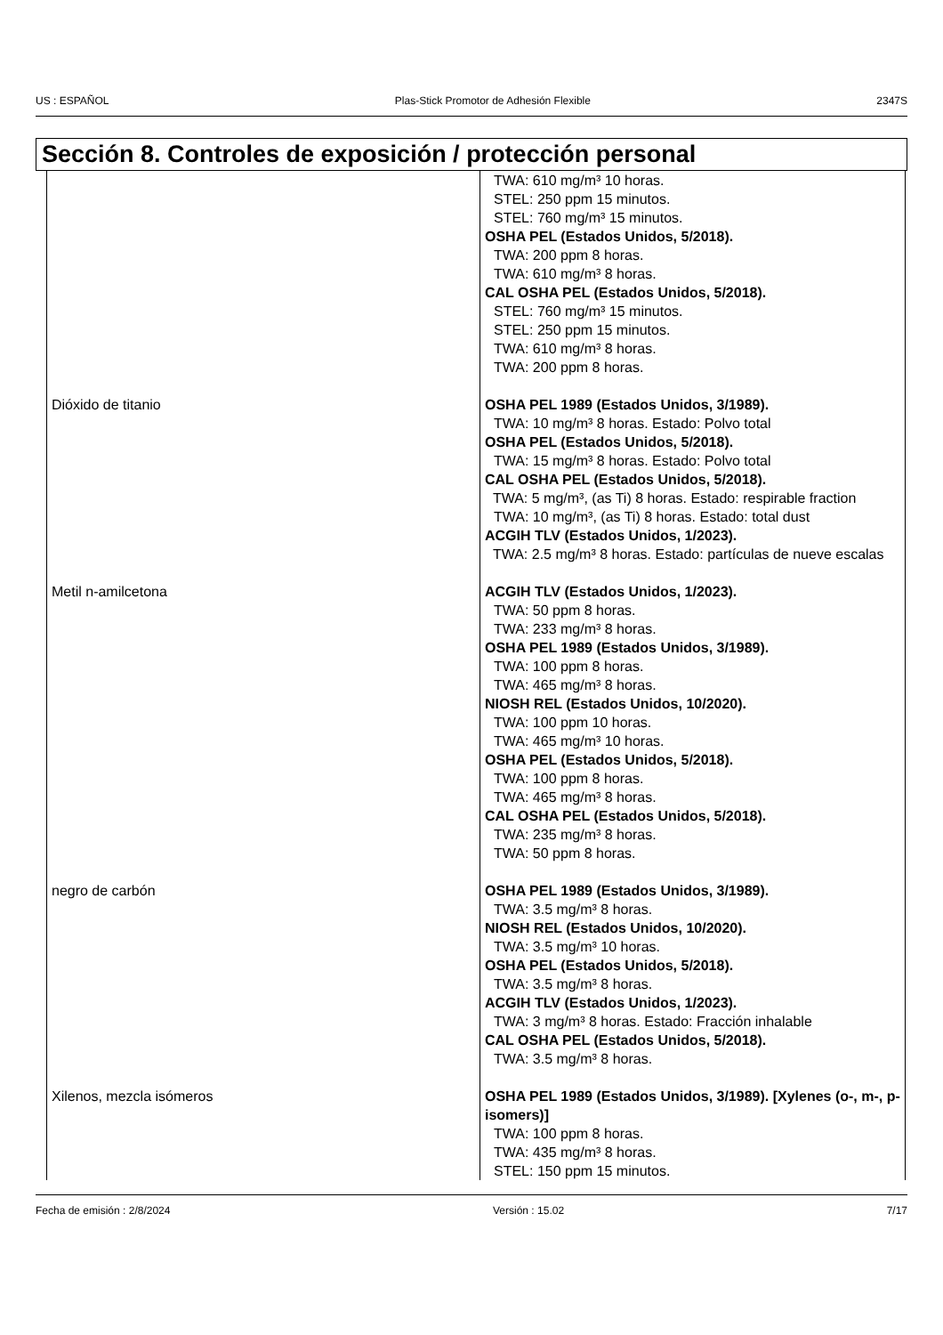US : ESPAÑOL Plas-Stick Promotor de Adhesión Flexible 2347S
Sección 8. Controles de exposición / protección personal
| | TWA: 610 mg/m³ 10 horas. STEL: 250 ppm 15 minutos. STEL: 760 mg/m³ 15 minutos. OSHA PEL (Estados Unidos, 5/2018). TWA: 200 ppm 8 horas. TWA: 610 mg/m³ 8 horas. CAL OSHA PEL (Estados Unidos, 5/2018). STEL: 760 mg/m³ 15 minutos. STEL: 250 ppm 15 minutos. TWA: 610 mg/m³ 8 horas. TWA: 200 ppm 8 horas. |
| Dióxido de titanio | OSHA PEL 1989 (Estados Unidos, 3/1989). TWA: 10 mg/m³ 8 horas. Estado: Polvo total OSHA PEL (Estados Unidos, 5/2018). TWA: 15 mg/m³ 8 horas. Estado: Polvo total CAL OSHA PEL (Estados Unidos, 5/2018). TWA: 5 mg/m³, (as Ti) 8 horas. Estado: respirable fraction TWA: 10 mg/m³, (as Ti) 8 horas. Estado: total dust ACGIH TLV (Estados Unidos, 1/2023). TWA: 2.5 mg/m³ 8 horas. Estado: partículas de nueve escalas |
| Metil n-amilcetona | ACGIH TLV (Estados Unidos, 1/2023). TWA: 50 ppm 8 horas. TWA: 233 mg/m³ 8 horas. OSHA PEL 1989 (Estados Unidos, 3/1989). TWA: 100 ppm 8 horas. TWA: 465 mg/m³ 8 horas. NIOSH REL (Estados Unidos, 10/2020). TWA: 100 ppm 10 horas. TWA: 465 mg/m³ 10 horas. OSHA PEL (Estados Unidos, 5/2018). TWA: 100 ppm 8 horas. TWA: 465 mg/m³ 8 horas. CAL OSHA PEL (Estados Unidos, 5/2018). TWA: 235 mg/m³ 8 horas. TWA: 50 ppm 8 horas. |
| negro de carbón | OSHA PEL 1989 (Estados Unidos, 3/1989). TWA: 3.5 mg/m³ 8 horas. NIOSH REL (Estados Unidos, 10/2020). TWA: 3.5 mg/m³ 10 horas. OSHA PEL (Estados Unidos, 5/2018). TWA: 3.5 mg/m³ 8 horas. ACGIH TLV (Estados Unidos, 1/2023). TWA: 3 mg/m³ 8 horas. Estado: Fracción inhalable CAL OSHA PEL (Estados Unidos, 5/2018). TWA: 3.5 mg/m³ 8 horas. |
| Xilenos, mezcla isómeros | OSHA PEL 1989 (Estados Unidos, 3/1989). [Xylenes (o-, m-, p-isomers)] TWA: 100 ppm 8 horas. TWA: 435 mg/m³ 8 horas. STEL: 150 ppm 15 minutos. |
Fecha de emisión : 2/8/2024 Versión : 15.02 7/17